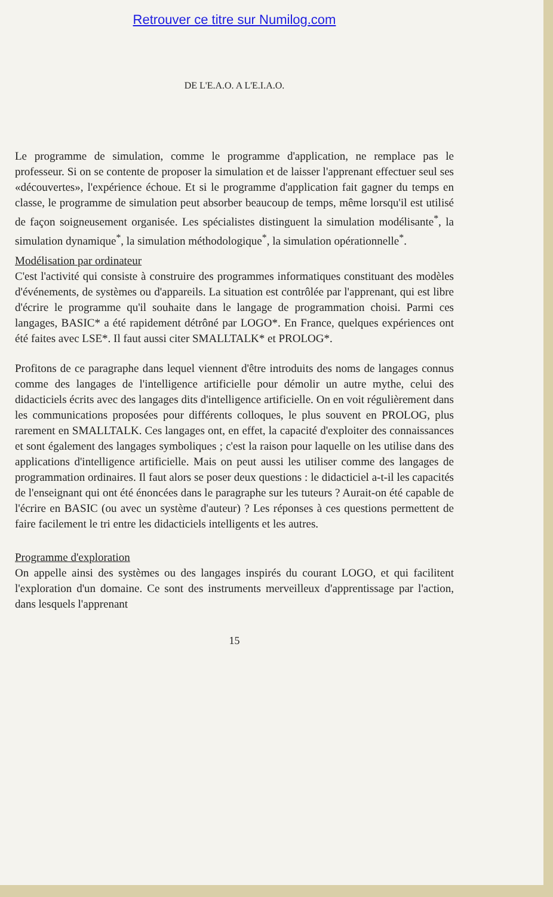Retrouver ce titre sur Numilog.com
DE L'E.A.O. A L'E.I.A.O.
Le programme de simulation, comme le programme d'application, ne remplace pas le professeur. Si on se contente de proposer la simulation et de laisser l'apprenant effectuer seul ses «découvertes», l'expérience échoue. Et si le programme d'application fait gagner du temps en classe, le programme de simulation peut absorber beaucoup de temps, même lorsqu'il est utilisé de façon soigneusement organisée. Les spécialistes distinguent la simulation modélisante<sup>*</sup>, la simulation dynamique<sup>*</sup>, la simulation méthodologique<sup>*</sup>, la simulation opérationnelle<sup>*</sup>.
Modélisation par ordinateur
C'est l'activité qui consiste à construire des programmes informatiques constituant des modèles d'événements, de systèmes ou d'appareils. La situation est contrôlée par l'apprenant, qui est libre d'écrire le programme qu'il souhaite dans le langage de programmation choisi. Parmi ces langages, BASIC* a été rapidement détrôné par LOGO*. En France, quelques expériences ont été faites avec LSE*. Il faut aussi citer SMALLTALK* et PROLOG*.
Profitons de ce paragraphe dans lequel viennent d'être introduits des noms de langages connus comme des langages de l'intelligence artificielle pour démolir un autre mythe, celui des didacticiels écrits avec des langages dits d'intelligence artificielle. On en voit régulièrement dans les communications proposées pour différents colloques, le plus souvent en PROLOG, plus rarement en SMALLTALK. Ces langages ont, en effet, la capacité d'exploiter des connaissances et sont également des langages symboliques ; c'est la raison pour laquelle on les utilise dans des applications d'intelligence artificielle. Mais on peut aussi les utiliser comme des langages de programmation ordinaires. Il faut alors se poser deux questions : le didacticiel a-t-il les capacités de l'enseignant qui ont été énoncées dans le paragraphe sur les tuteurs ? Aurait-on été capable de l'écrire en BASIC (ou avec un système d'auteur) ? Les réponses à ces questions permettent de faire facilement le tri entre les didacticiels intelligents et les autres.
Programme d'exploration
On appelle ainsi des systèmes ou des langages inspirés du courant LOGO, et qui facilitent l'exploration d'un domaine. Ce sont des instruments merveilleux d'apprentissage par l'action, dans lesquels l'apprenant
15